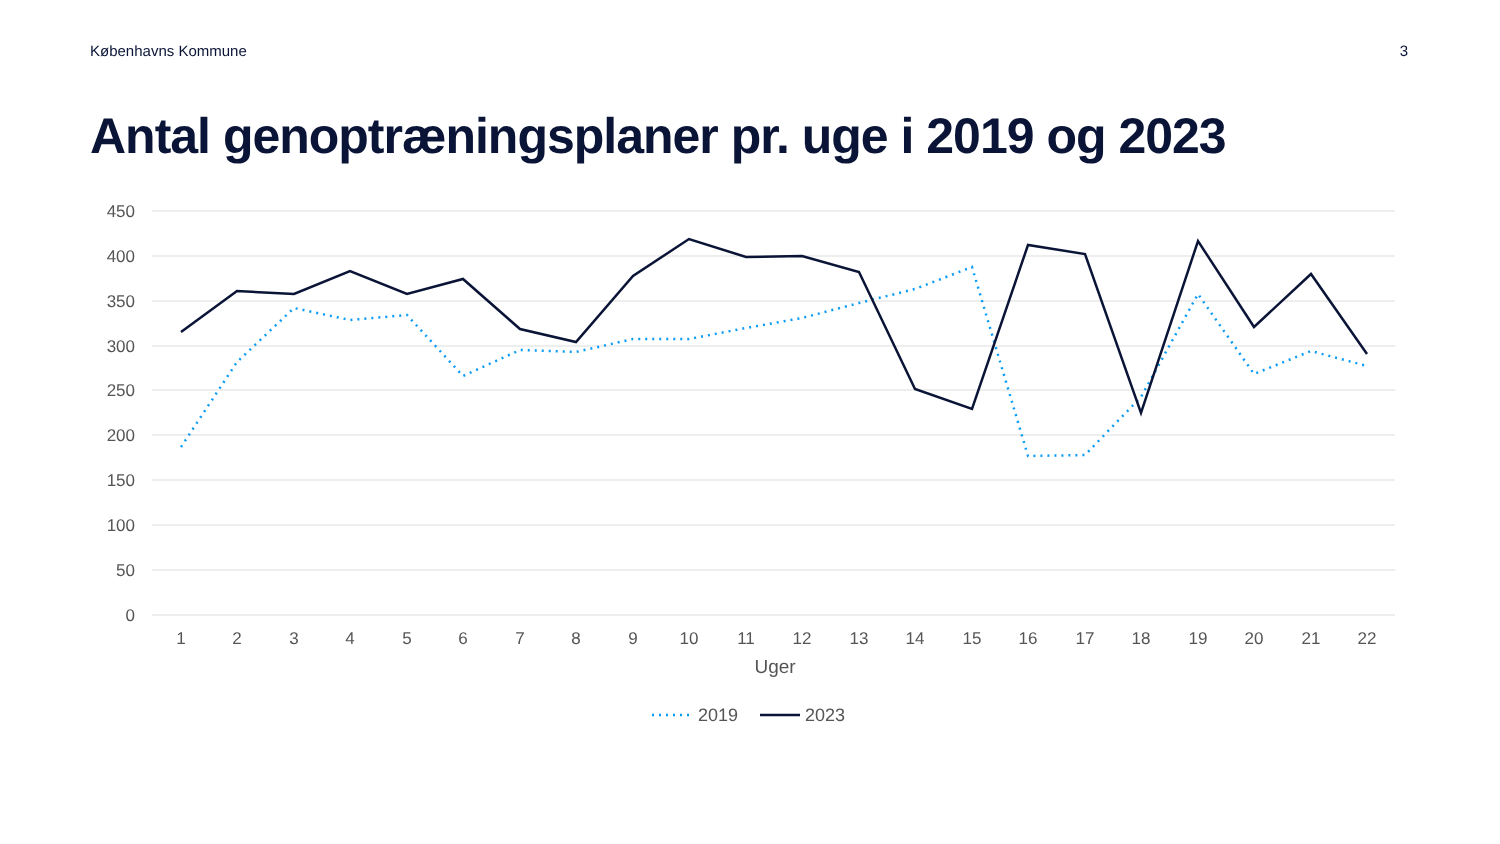Københavns Kommune 3
Antal genoptræningsplaner pr. uge i 2019 og 2023
450
400
350
300
250
200
150
100
50
0
1
2
3
4
5
6
7
8
9
10
11
12
13
14
15
16
17
18
19
20
21
22
Uger
2019
2023